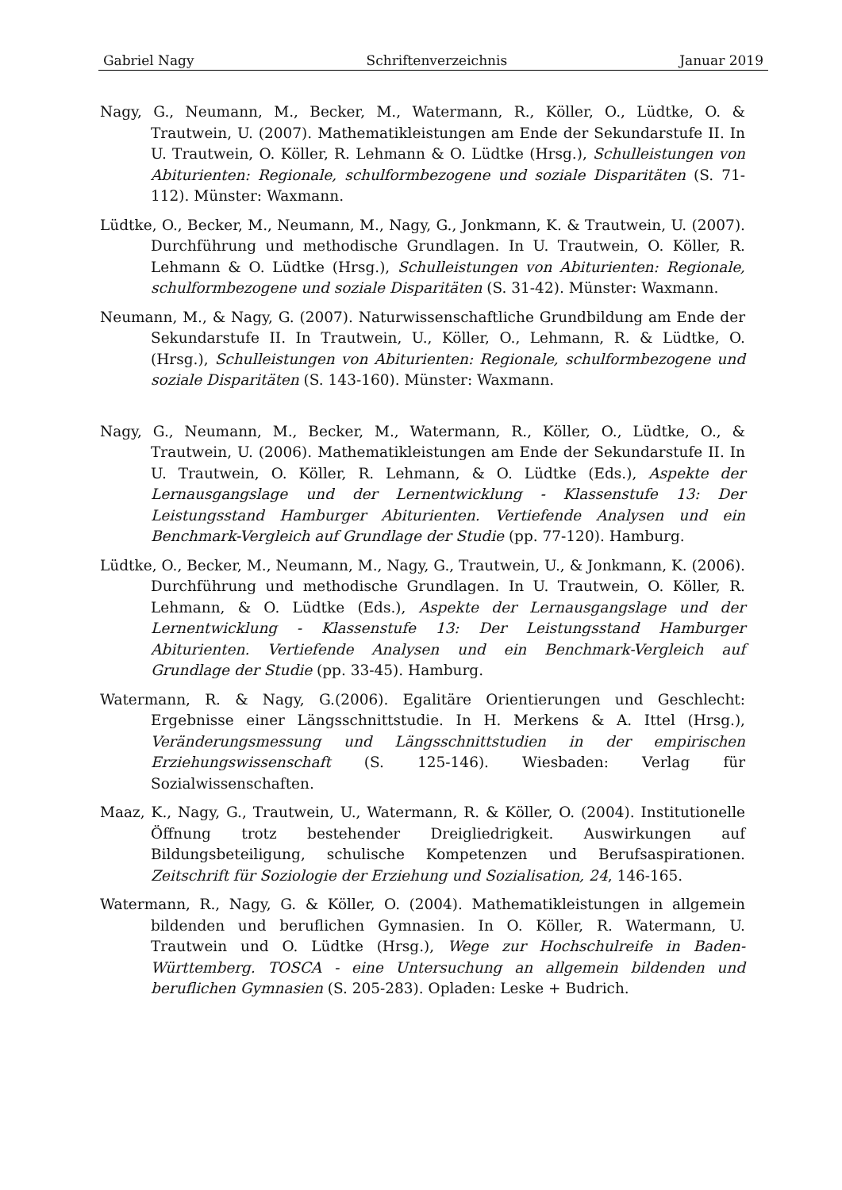Gabriel Nagy Schriftenverzeichnis Januar 2019
Nagy, G., Neumann, M., Becker, M., Watermann, R., Köller, O., Lüdtke, O. & Trautwein, U. (2007). Mathematikleistungen am Ende der Sekundarstufe II. In U. Trautwein, O. Köller, R. Lehmann & O. Lüdtke (Hrsg.), Schulleistungen von Abiturienten: Regionale, schulformbezogene und soziale Disparitäten (S. 71-112). Münster: Waxmann.
Lüdtke, O., Becker, M., Neumann, M., Nagy, G., Jonkmann, K. & Trautwein, U. (2007). Durchführung und methodische Grundlagen. In U. Trautwein, O. Köller, R. Lehmann & O. Lüdtke (Hrsg.), Schulleistungen von Abiturienten: Regionale, schulformbezogene und soziale Disparitäten (S. 31-42). Münster: Waxmann.
Neumann, M., & Nagy, G. (2007). Naturwissenschaftliche Grundbildung am Ende der Sekundarstufe II. In Trautwein, U., Köller, O., Lehmann, R. & Lüdtke, O. (Hrsg.), Schulleistungen von Abiturienten: Regionale, schulformbezogene und soziale Disparitäten (S. 143-160). Münster: Waxmann.
Nagy, G., Neumann, M., Becker, M., Watermann, R., Köller, O., Lüdtke, O., & Trautwein, U. (2006). Mathematikleistungen am Ende der Sekundarstufe II. In U. Trautwein, O. Köller, R. Lehmann, & O. Lüdtke (Eds.), Aspekte der Lernausgangslage und der Lernentwicklung - Klassenstufe 13: Der Leistungsstand Hamburger Abiturienten. Vertiefende Analysen und ein Benchmark-Vergleich auf Grundlage der Studie (pp. 77-120). Hamburg.
Lüdtke, O., Becker, M., Neumann, M., Nagy, G., Trautwein, U., & Jonkmann, K. (2006). Durchführung und methodische Grundlagen. In U. Trautwein, O. Köller, R. Lehmann, & O. Lüdtke (Eds.), Aspekte der Lernausgangslage und der Lernentwicklung - Klassenstufe 13: Der Leistungsstand Hamburger Abiturienten. Vertiefende Analysen und ein Benchmark-Vergleich auf Grundlage der Studie (pp. 33-45). Hamburg.
Watermann, R. & Nagy, G.(2006). Egalitäre Orientierungen und Geschlecht: Ergebnisse einer Längsschnittstudie. In H. Merkens & A. Ittel (Hrsg.), Veränderungsmessung und Längsschnittstudien in der empirischen Erziehungswissenschaft (S. 125-146). Wiesbaden: Verlag für Sozialwissenschaften.
Maaz, K., Nagy, G., Trautwein, U., Watermann, R. & Köller, O. (2004). Institutionelle Öffnung trotz bestehender Dreigliedrigkeit. Auswirkungen auf Bildungsbeteiligung, schulische Kompetenzen und Berufsaspirationen. Zeitschrift für Soziologie der Erziehung und Sozialisation, 24, 146-165.
Watermann, R., Nagy, G. & Köller, O. (2004). Mathematikleistungen in allgemein bildenden und beruflichen Gymnasien. In O. Köller, R. Watermann, U. Trautwein und O. Lüdtke (Hrsg.), Wege zur Hochschulreife in Baden-Württemberg. TOSCA - eine Untersuchung an allgemein bildenden und beruflichen Gymnasien (S. 205-283). Opladen: Leske + Budrich.